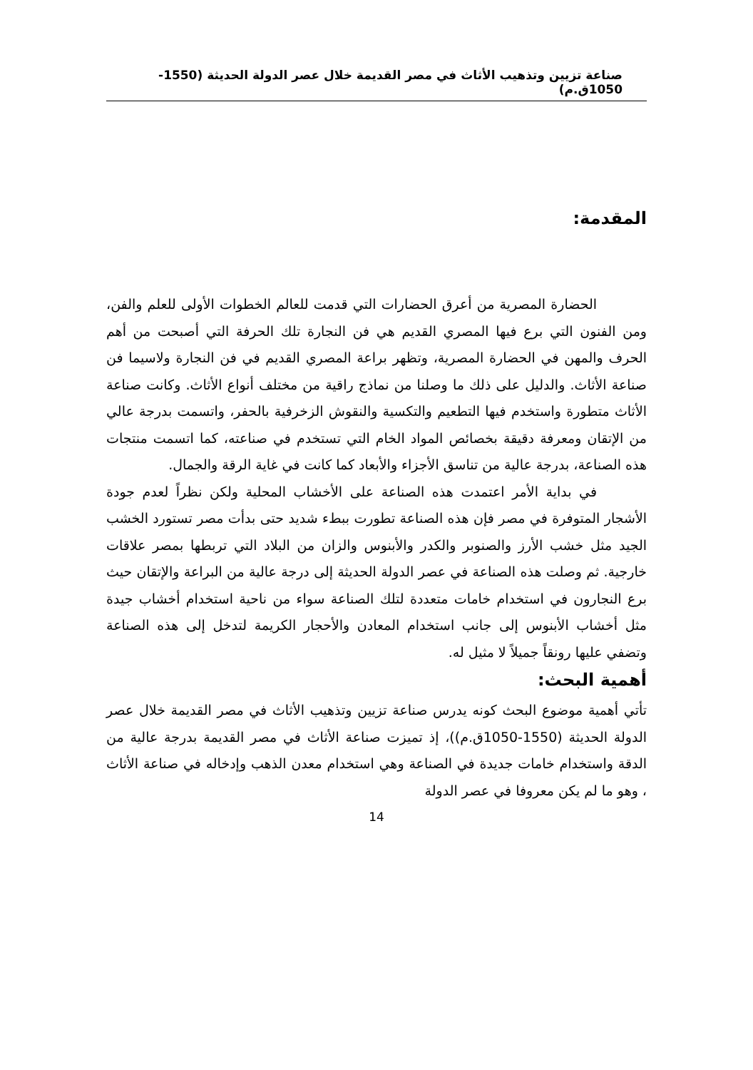صناعة تزيين وتذهيب الأثاث في مصر القديمة خلال عصر الدولة الحديثة (1550-1050ق.م)
المقدمة:
الحضارة المصرية من أعرق الحضارات التي قدمت للعالم الخطوات الأولى للعلم والفن، ومن الفنون التي برع فيها المصري القديم هي فن النجارة تلك الحرفة التي أصبحت من أهم الحرف والمهن في الحضارة المصرية، وتظهر براعة المصري القديم في فن النجارة ولاسيما فن صناعة الأثاث. والدليل على ذلك ما وصلنا من نماذج راقية من مختلف أنواع الأثاث. وكانت صناعة الأثاث متطورة واستخدم فيها التطعيم والتكسية والنقوش الزخرفية بالحفر، واتسمت بدرجة عالي من الإتقان ومعرفة دقيقة بخصائص المواد الخام التي تستخدم في صناعته، كما اتسمت منتجات هذه الصناعة، بدرجة عالية من تناسق الأجزاء والأبعاد كما كانت في غاية الرقة والجمال.
في بداية الأمر اعتمدت هذه الصناعة على الأخشاب المحلية ولكن نظراً لعدم جودة الأشجار المتوفرة في مصر فإن هذه الصناعة تطورت ببطء شديد حتى بدأت مصر تستورد الخشب الجيد مثل خشب الأرز والصنوبر والكدر والأبنوس والزان من البلاد التي تربطها بمصر علاقات خارجية. ثم وصلت هذه الصناعة في عصر الدولة الحديثة إلى درجة عالية من البراعة والإتقان حيث برع النجارون في استخدام خامات متعددة لتلك الصناعة سواء من ناحية استخدام أخشاب جيدة مثل أخشاب الأبنوس إلى جانب استخدام المعادن والأحجار الكريمة لتدخل إلى هذه الصناعة وتضفي عليها رونقاً جميلاً لا مثيل له.
أهمية البحث:
تأتي أهمية موضوع البحث كونه يدرس صناعة تزيين وتذهيب الأثاث في مصر القديمة خلال عصر الدولة الحديثة (1550-1050ق.م))، إذ تميزت صناعة الأثاث في مصر القديمة بدرجة عالية من الدقة واستخدام خامات جديدة في الصناعة وهي استخدام معدن الذهب وإدخاله في صناعة الأثاث ، وهو ما لم يكن معروفا في عصر الدولة
14